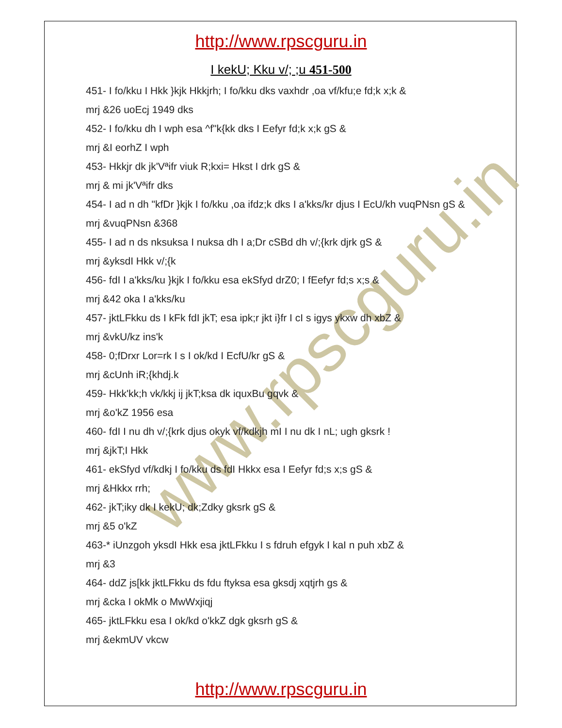www.rpscguru.in
http://www.rpscguru.in
I kekU; Kku v/; ;u 451-500
451- I fo/kku I Hkk }kjk Hkkjrh; I fo/kku dks vaxhdr ,oa vf/kfu;e fd;k x;k &
mrj &26 uoEcj 1949 dks
452- I fo/kku dh I wph esa ^f"k{kk dks I Eefyr fd;k x;k gS &
mrj &I eorhZ I wph
453- Hkkjr dk jk'Vªifr viuk R;kxi= Hkst I drk gS &
mrj & mi jk'Vªifr dks
454- I ad n dh "kfDr }kjk I fo/kku ,oa ifdz;k dks I a'kks/kr djus I EcU/kh vuqPNsn gS &
mrj &vuqPNsn &368
455- I ad n ds nksuksa I nuksa dh I a;Dr cSBd dh v/;{krk djrk gS &
mrj &yksdI Hkk v/;{k
456- fdI I a'kks/ku }kjk I fo/kku esa ekSfyd drZ0; I fEefyr fd;s x;s &
mrj &42 oka I a'kks/ku
457- jktLFkku ds I kFk fdI jkT; esa ipk;r jkt i}fr I cI s igys ykxw dh xbZ &
mrj &vkU/kz ins'k
458- 0;fDrxr Lor=rk I s I ok/kd I EcfU/kr gS &
mrj &cUnh iR;{khdj.k
459- Hkk'kk;h vk/kkj ij jkT;ksa dk iquxBu gqvk &
mrj &o'kZ 1956 esa
460- fdI I nu dh v/;{krk djus okyk vf/kdkjh mI I nu dk I nL; ugh gksrk !
mrj &jkT;I Hkk
461- ekSfyd vf/kdkj I fo/kku ds fdI Hkkx esa I Eefyr fd;s x;s gS &
mrj &Hkkx rrh;
462- jkT;iky dk I kekU; dk;Zdky gksrk gS &
mrj &5 o'kZ
463-* iUnzgoh yksdI Hkk esa jktLFkku I s fdruh efgyk I kaI n puh xbZ &
mrj &3
464- ddZ js[kk jktLFkku ds fdu ftyksa esa gksdj xqtjrh gs &
mrj &cka I okMk o MwWxjiqj
465- jktLFkku esa I ok/kd o'kkZ dgk gksrh gS &
mrj &ekmUV vkcw
http://www.rpscguru.in